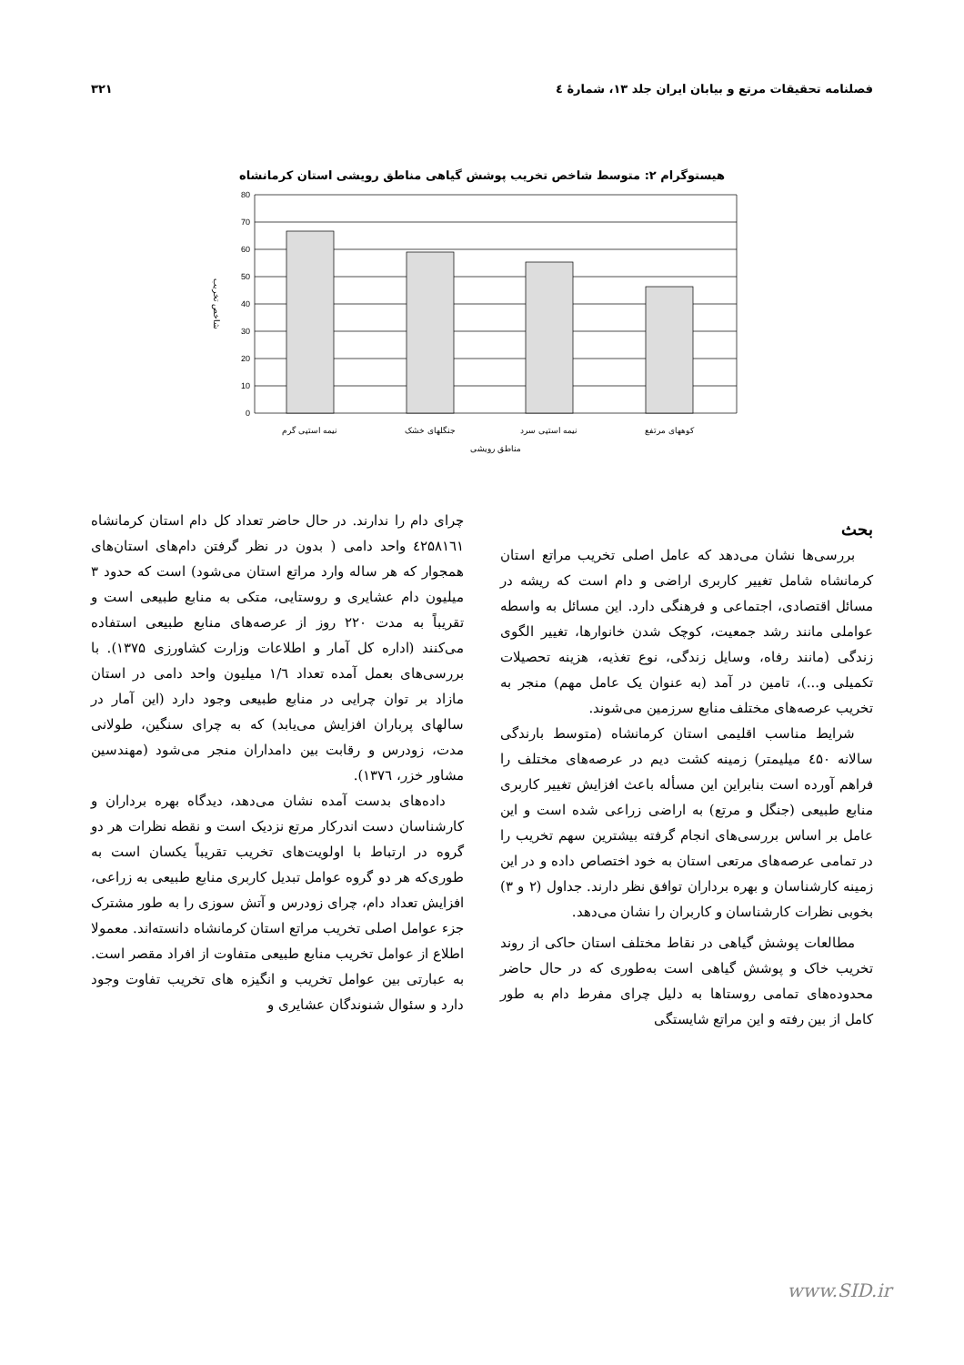فصلنامه تحقیقات مرتع و بیابان ایران جلد ۱۳، شمارهٔ ٤ ۳۲۱
هیستوگرام ۲: متوسط شاخص تخریب پوشش گیاهی مناطق رویشی استان کرمانشاه
80
70
60
50
40
30
20
10
0
نیمه استپی گرم
جنگلهای خشک
نیمه استپی سرد
کوههای مرتفع
مناطق رویشی
شاخص تخریب
بحث
بررسی‌ها نشان می‌دهد که عامل اصلی تخریب مراتع استان کرمانشاه شامل تغییر کاربری اراضی و دام است که ریشه در مسائل اقتصادی، اجتماعی و فرهنگی دارد. این مسائل به واسطه عواملی مانند رشد جمعیت، کوچک شدن خانوارها، تغییر الگوی زندگی (مانند رفاه، وسایل زندگی، نوع تغذیه، هزینه تحصیلات تکمیلی و...)، تامین در آمد (به عنوان یک عامل مهم) منجر به تخریب عرصه‌های مختلف منابع سرزمین می‌شوند.
شرایط مناسب اقلیمی استان کرمانشاه (متوسط بارندگی سالانه ٤۵۰ میلیمتر) زمینه کشت دیم در عرصه‌های مختلف را فراهم آورده است بنابراین این مسأله باعث افزایش تغییر کاربری منابع طبیعی (جنگل و مرتع) به اراضی زراعی شده است و این عامل بر اساس بررسی‌های انجام گرفته بیشترین سهم تخریب را در تمامی عرصه‌های مرتعی استان به خود اختصاص داده و در این زمینه کارشناسان و بهره برداران توافق نظر دارند. جداول (۲ و ۳) بخوبی نظرات کارشناسان و کاربران را نشان می‌دهد.
مطالعات پوشش گیاهی در نقاط مختلف استان حاکی از روند تخریب خاک و پوشش گیاهی است به‌طوری که در حال حاضر محدوده‌های تمامی روستاها به دلیل چرای مفرط دام به طور کامل از بین رفته و این مراتع شایستگی
چرای دام را ندارند. در حال حاضر تعداد کل دام استان کرمانشاه ٤۲۵۸۱٦۱ واحد دامی ( بدون در نظر گرفتن دام‌های استان‌های همجوار که هر ساله وارد مراتع استان می‌شود) است که حدود ۳ میلیون دام عشایری و روستایی، متکی به منابع طبیعی است و تقریباً به مدت ۲۲۰ روز از عرصه‌های منابع طبیعی استفاده می‌کنند (اداره کل آمار و اطلاعات وزارت کشاورزی ۱۳۷۵). با بررسی‌های بعمل آمده تعداد ۱/٦ میلیون واحد دامی در استان مازاد بر توان چرایی در منابع طبیعی وجود دارد (این آمار در سالهای پرباران افزایش می‌یابد) که به چرای سنگین، طولانی مدت، زودرس و رقابت بین دامداران منجر می‌شود (مهندسین مشاور خزر، ۱۳۷٦).
داده‌های بدست آمده نشان می‌دهد، دیدگاه بهره برداران و کارشناسان دست اندرکار مرتع نزدیک است و نقطه نظرات هر دو گروه در ارتباط با اولویت‌های تخریب تقریباً یکسان است به طوری‌که هر دو گروه عوامل تبدیل کاربری منابع طبیعی به زراعی، افزایش تعداد دام، چرای زودرس و آتش سوزی را به طور مشترک جزء عوامل اصلی تخریب مراتع استان کرمانشاه دانسته‌اند. معمولا اطلاع از عوامل تخریب منابع طبیعی متفاوت از افراد مقصر است. به عبارتی بین عوامل تخریب و انگیزه های تخریب تفاوت وجود دارد و سئوال شنوندگان عشایری و
www.SID.ir